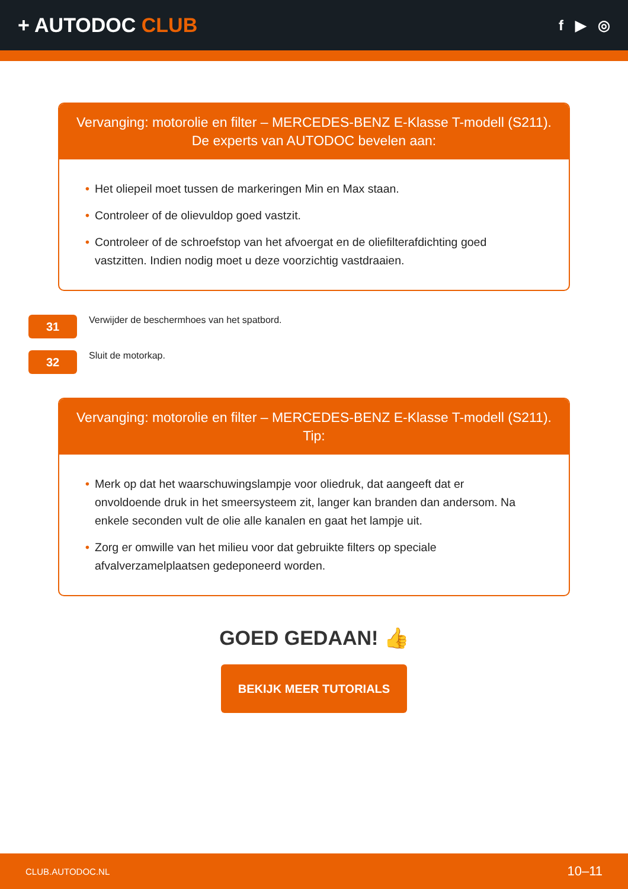+ AUTODOC CLUB
f ▶ ◎
Vervanging: motorolie en filter – MERCEDES-BENZ E-Klasse T-modell (S211).
De experts van AUTODOC bevelen aan:
• Het oliepeil moet tussen de markeringen Min en Max staan.
• Controleer of de olievuldop goed vastzit.
• Controleer of de schroefstop van het afvoergat en de oliefilterafdichting goed vastzitten. Indien nodig moet u deze voorzichtig vastdraaien.
31
Verwijder de beschermhoes van het spatbord.
32
Sluit de motorkap.
Vervanging: motorolie en filter – MERCEDES-BENZ E-Klasse T-modell (S211).
Tip:
• Merk op dat het waarschuwingslampje voor oliedruk, dat aangeeft dat er onvoldoende druk in het smeersysteem zit, langer kan branden dan andersom. Na enkele seconden vult de olie alle kanalen en gaat het lampje uit.
• Zorg er omwille van het milieu voor dat gebruikte filters op speciale afvalverzamelplaatsen gedeponeerd worden.
GOED GEDAAN! 👍
BEKIJK MEER TUTORIALS
CLUB.AUTODOC.NL 10–11